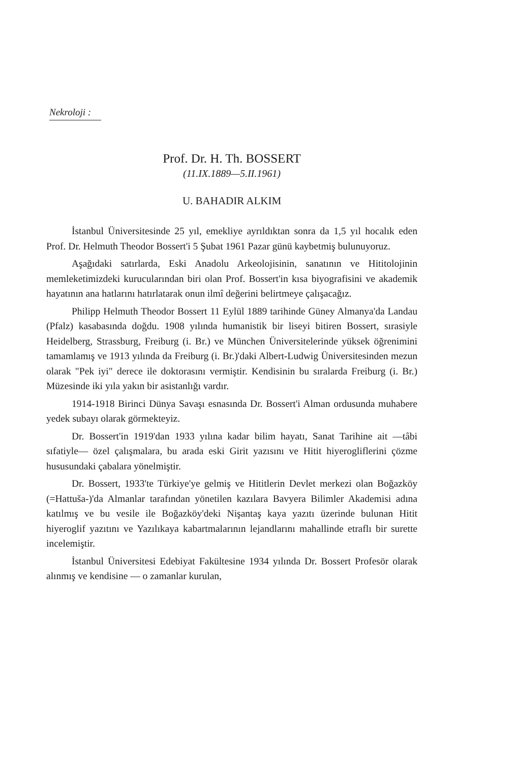Nekroloji :
Prof. Dr. H. Th. BOSSERT
(11.IX.1889—5.II.1961)
U. BAHADIR ALKIM
İstanbul Üniversitesinde 25 yıl, emekliye ayrıldıktan sonra da 1,5 yıl hocalık eden Prof. Dr. Helmuth Theodor Bossert'i 5 Şubat 1961 Pazar günü kaybetmiş bulunuyoruz.
Aşağıdaki satırlarda, Eski Anadolu Arkeolojisinin, sanatının ve Hititolojinin memleketimizdeki kurucularından biri olan Prof. Bossert'in kısa biyografisini ve akademik hayatının ana hatlarını hatırlatarak onun ilmî değerini belirtmeye çalışacağız.
Philipp Helmuth Theodor Bossert 11 Eylül 1889 tarihinde Güney Almanya'da Landau (Pfalz) kasabasında doğdu. 1908 yılında humanistik bir liseyi bitiren Bossert, sırasiyle Heidelberg, Strassburg, Freiburg (i. Br.) ve München Üniversitelerinde yüksek öğrenimini tamamlamış ve 1913 yılında da Freiburg (i. Br.)'daki Albert-Ludwig Üniversitesinden mezun olarak "Pek iyi" derece ile doktorasını vermiştir. Kendisinin bu sıralarda Freiburg (i. Br.) Müzesinde iki yıla yakın bir asistanlığı vardır.
1914-1918 Birinci Dünya Savaşı esnasında Dr. Bossert'i Alman ordusunda muhabere yedek subayı olarak görmekteyiz.
Dr. Bossert'in 1919'dan 1933 yılına kadar bilim hayatı, Sanat Tarihine ait —tâbi sıfatiyle— özel çalışmalara, bu arada eski Girit yazısını ve Hitit hiyerogliflerini çözme hususundaki çabalara yönelmiştir.
Dr. Bossert, 1933'te Türkiye'ye gelmiş ve Hititlerin Devlet merkezi olan Boğazköy (=Hattuša-)'da Almanlar tarafından yönetilen kazılara Bavyera Bilimler Akademisi adına katılmış ve bu vesile ile Boğazköy'deki Nişantaş kaya yazıtı üzerinde bulunan Hitit hiyeroglif yazıtını ve Yazılıkaya kabartmalarının lejandlarını mahallinde etraflı bir surette incelemiştir.
İstanbul Üniversitesi Edebiyat Fakültesine 1934 yılında Dr. Bossert Profesör olarak alınmış ve kendisine — o zamanlar kurulan,